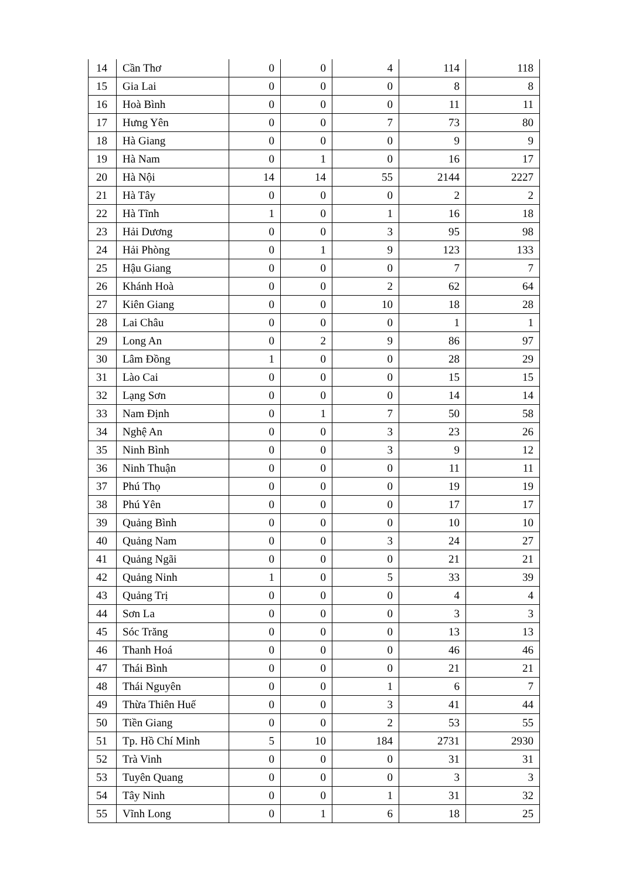| 14 | Cần Thơ | 0 | 0 | 4 | 114 | 118 |
| 15 | Gia Lai | 0 | 0 | 0 | 8 | 8 |
| 16 | Hoà Bình | 0 | 0 | 0 | 11 | 11 |
| 17 | Hưng Yên | 0 | 0 | 7 | 73 | 80 |
| 18 | Hà Giang | 0 | 0 | 0 | 9 | 9 |
| 19 | Hà Nam | 0 | 1 | 0 | 16 | 17 |
| 20 | Hà Nội | 14 | 14 | 55 | 2144 | 2227 |
| 21 | Hà Tây | 0 | 0 | 0 | 2 | 2 |
| 22 | Hà Tĩnh | 1 | 0 | 1 | 16 | 18 |
| 23 | Hải Dương | 0 | 0 | 3 | 95 | 98 |
| 24 | Hải Phòng | 0 | 1 | 9 | 123 | 133 |
| 25 | Hậu Giang | 0 | 0 | 0 | 7 | 7 |
| 26 | Khánh Hoà | 0 | 0 | 2 | 62 | 64 |
| 27 | Kiên Giang | 0 | 0 | 10 | 18 | 28 |
| 28 | Lai Châu | 0 | 0 | 0 | 1 | 1 |
| 29 | Long An | 0 | 2 | 9 | 86 | 97 |
| 30 | Lâm Đồng | 1 | 0 | 0 | 28 | 29 |
| 31 | Lào Cai | 0 | 0 | 0 | 15 | 15 |
| 32 | Lạng Sơn | 0 | 0 | 0 | 14 | 14 |
| 33 | Nam Định | 0 | 1 | 7 | 50 | 58 |
| 34 | Nghệ An | 0 | 0 | 3 | 23 | 26 |
| 35 | Ninh Bình | 0 | 0 | 3 | 9 | 12 |
| 36 | Ninh Thuận | 0 | 0 | 0 | 11 | 11 |
| 37 | Phú Thọ | 0 | 0 | 0 | 19 | 19 |
| 38 | Phú Yên | 0 | 0 | 0 | 17 | 17 |
| 39 | Quảng Bình | 0 | 0 | 0 | 10 | 10 |
| 40 | Quảng Nam | 0 | 0 | 3 | 24 | 27 |
| 41 | Quảng Ngãi | 0 | 0 | 0 | 21 | 21 |
| 42 | Quảng Ninh | 1 | 0 | 5 | 33 | 39 |
| 43 | Quảng Trị | 0 | 0 | 0 | 4 | 4 |
| 44 | Sơn La | 0 | 0 | 0 | 3 | 3 |
| 45 | Sóc Trăng | 0 | 0 | 0 | 13 | 13 |
| 46 | Thanh Hoá | 0 | 0 | 0 | 46 | 46 |
| 47 | Thái Bình | 0 | 0 | 0 | 21 | 21 |
| 48 | Thái Nguyên | 0 | 0 | 1 | 6 | 7 |
| 49 | Thừa Thiên Huế | 0 | 0 | 3 | 41 | 44 |
| 50 | Tiền Giang | 0 | 0 | 2 | 53 | 55 |
| 51 | Tp. Hồ Chí Minh | 5 | 10 | 184 | 2731 | 2930 |
| 52 | Trà Vinh | 0 | 0 | 0 | 31 | 31 |
| 53 | Tuyên Quang | 0 | 0 | 0 | 3 | 3 |
| 54 | Tây Ninh | 0 | 0 | 1 | 31 | 32 |
| 55 | Vĩnh Long | 0 | 1 | 6 | 18 | 25 |